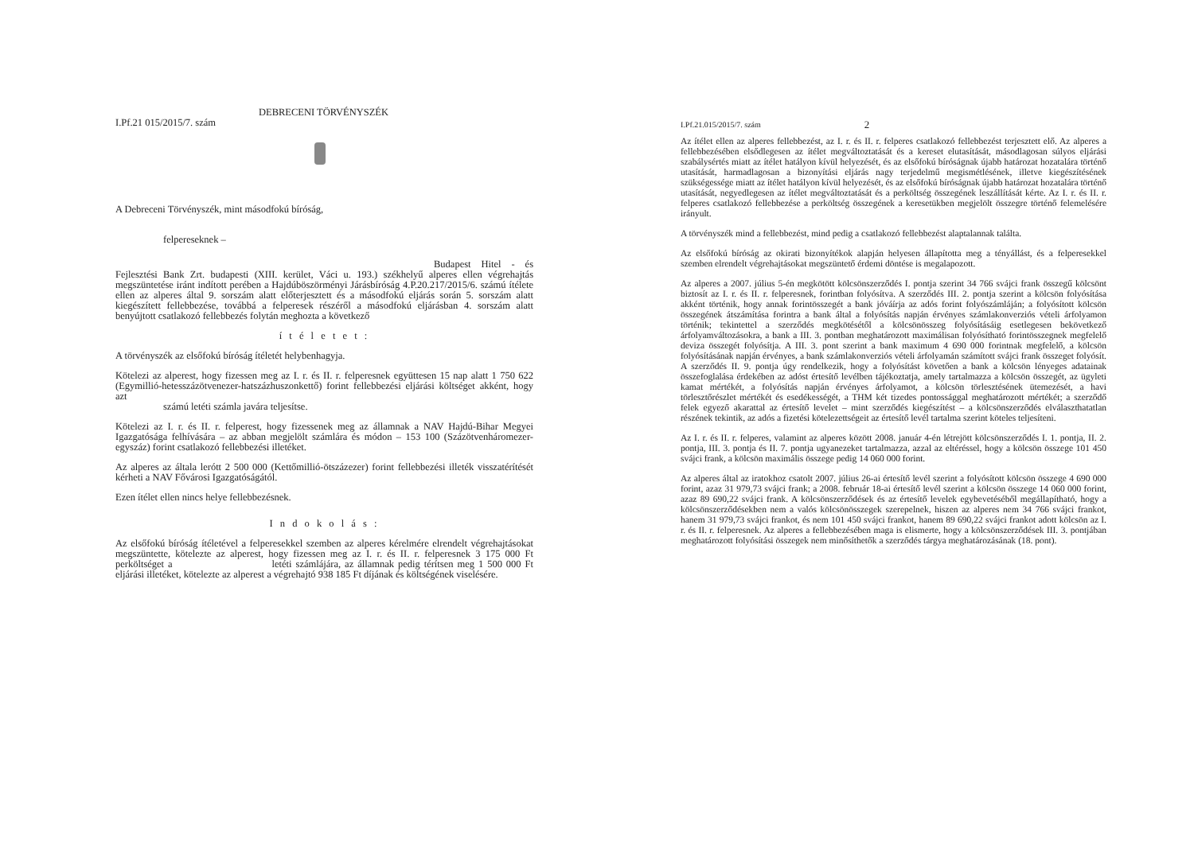DEBRECENI TÖRVÉNYSZÉK
I.Pf.21 015/2015/7. szám
A Debreceni Törvényszék, mint másodfokú bíróság,
felpereseknek –
Budapest Hitel - és Fejlesztési Bank Zrt. budapesti (XIII. kerület, Váci u. 193.) székhelyű alperes ellen végrehajtás megszüntetése iránt indított perében a Hajdúböszörményi Járásbíróság 4.P.20.217/2015/6. számú ítélete ellen az alperes által 9. sorszám alatt előterjesztett és a másodfokú eljárás során 5. sorszám alatt kiegészített fellebbezése, továbbá a felperesek részéről a másodfokú eljárásban 4. sorszám alatt benyújtott csatlakozó fellebbezés folytán meghozta a következő
í t é l e t e t :
A törvényszék az elsőfokú bíróság ítéletét helybenhagyja.
Kötelezi az alperest, hogy fizessen meg az I. r. és II. r. felperesnek együttesen 15 nap alatt 1 750 622 (Egymillió-hetesszázötvenezer-hatszázhuszonkettő) forint fellebbezési eljárási költséget akként, hogy azt
számú letéti számla javára teljesítse.
Kötelezi az I. r. és II. r. felperest, hogy fizessenek meg az államnak a NAV Hajdú-Bihar Megyei Igazgatósága felhívására – az abban megjelölt számlára és módon – 153 100 (Százötvenháromezer-egyszáz) forint csatlakozó fellebbezési illetéket.
Az alperes az általa lerótt 2 500 000 (Kettőmillió-ötszázezer) forint fellebbezési illeték visszatérítését kérheti a NAV Fővárosi Igazgatóságától.
Ezen ítélet ellen nincs helye fellebbezésnek.
I n d o k o l á s :
Az elsőfokú bíróság ítéletével a felperesekkel szemben az alperes kérelmére elrendelt végrehajtásokat megszüntette, kötelezte az alperest, hogy fizessen meg az I. r. és II. r. felperesnek 3 175 000 Ft perköltséget a letéti számlájára, az államnak pedig térítsen meg 1 500 000 Ft eljárási illetéket, kötelezte az alperest a végrehajtó 938 185 Ft díjának és költségének viselésére.
I.Pf.21.015/2015/7. szám 2
Az ítélet ellen az alperes fellebbezést, az I. r. és II. r. felperes csatlakozó fellebbezést terjesztett elő. Az alperes a fellebbezésében elsődlegesen az ítélet megváltoztatását és a kereset elutasítását, másodlagosan súlyos eljárási szabálysértés miatt az ítélet hatályon kívül helyezését, és az elsőfokú bíróságnak újabb határozat hozatalára történő utasítását, harmadlagosan a bizonyítási eljárás nagy terjedelmű megismétlésének, illetve kiegészítésének szükségessége miatt az ítélet hatályon kívül helyezését, és az elsőfokú bíróságnak újabb határozat hozatalára történő utasítását, negyedlegesen az ítélet megváltoztatását és a perköltség összegének leszállítását kérte. Az I. r. és II. r. felperes csatlakozó fellebbezése a perköltség összegének a keresetükben megjelölt összegre történő felemelésére irányult.
A törvényszék mind a fellebbezést, mind pedig a csatlakozó fellebbezést alaptalannak találta.
Az elsőfokú bíróság az okirati bizonyítékok alapján helyesen állapította meg a tényállást, és a felperesekkel szemben elrendelt végrehajtásokat megszüntető érdemi döntése is megalapozott.
Az alperes a 2007. július 5-én megkötött kölcsönszerződés I. pontja szerint 34 766 svájci frank összegű kölcsönt biztosít az I. r. és II. r. felperesnek, forintban folyósítva. A szerződés III. 2. pontja szerint a kölcsön folyósítása akként történik, hogy annak forintösszegét a bank jóváírja az adós forint folyószámláján; a folyósított kölcsön összegének átszámítása forintra a bank által a folyósítás napján érvényes számlakonverziós vételi árfolyamon történik; tekintettel a szerződés megkötésétől a kölcsönösszeg folyósításáig esetlegesen bekövetkező árfolyamváltozásokra, a bank a III. 3. pontban meghatározott maximálisan folyósítható forintösszegnek megfelelő deviza összegét folyósítja. A III. 3. pont szerint a bank maximum 4 690 000 forintnak megfelelő, a kölcsön folyósításának napján érvényes, a bank számlakonverziós vételi árfolyamán számított svájci frank összeget folyósít. A szerződés II. 9. pontja úgy rendelkezik, hogy a folyósítást követően a bank a kölcsön lényeges adatainak összefoglalása érdekében az adóst értesítő levélben tájékoztatja, amely tartalmazza a kölcsön összegét, az ügyleti kamat mértékét, a folyósítás napján érvényes árfolyamot, a kölcsön törlesztésének ütemezését, a havi törlesztőrészlet mértékét és esedékességét, a THM két tizedes pontossággal meghatározott mértékét; a szerződő felek egyező akarattal az értesítő levelet – mint szerződés kiegészítést – a kölcsönszerződés elválaszthatatlan részének tekintik, az adós a fizetési kötelezettségeit az értesítő levél tartalma szerint köteles teljesíteni.
Az I. r. és II. r. felperes, valamint az alperes között 2008. január 4-én létrejött kölcsönszerződés I. 1. pontja, II. 2. pontja, III. 3. pontja és II. 7. pontja ugyanezeket tartalmazza, azzal az eltéréssel, hogy a kölcsön összege 101 450 svájci frank, a kölcsön maximális összege pedig 14 060 000 forint.
Az alperes által az iratokhoz csatolt 2007. július 26-ai értesítő levél szerint a folyósított kölcsön összege 4 690 000 forint, azaz 31 979,73 svájci frank; a 2008. február 18-ai értesítő levél szerint a kölcsön összege 14 060 000 forint, azaz 89 690,22 svájci frank. A kölcsönszerződések és az értesítő levelek egybevetéséből megállapítható, hogy a kölcsönszerződésekben nem a valós kölcsönösszegek szerepelnek, hiszen az alperes nem 34 766 svájci frankot, hanem 31 979,73 svájci frankot, és nem 101 450 svájci frankot, hanem 89 690,22 svájci frankot adott kölcsön az I. r. és II. r. felperesnek. Az alperes a fellebbezésében maga is elismerte, hogy a kölcsönszerződések III. 3. pontjában meghatározott folyósítási összegek nem minősíthetők a szerződés tárgya meghatározásának (18. pont).